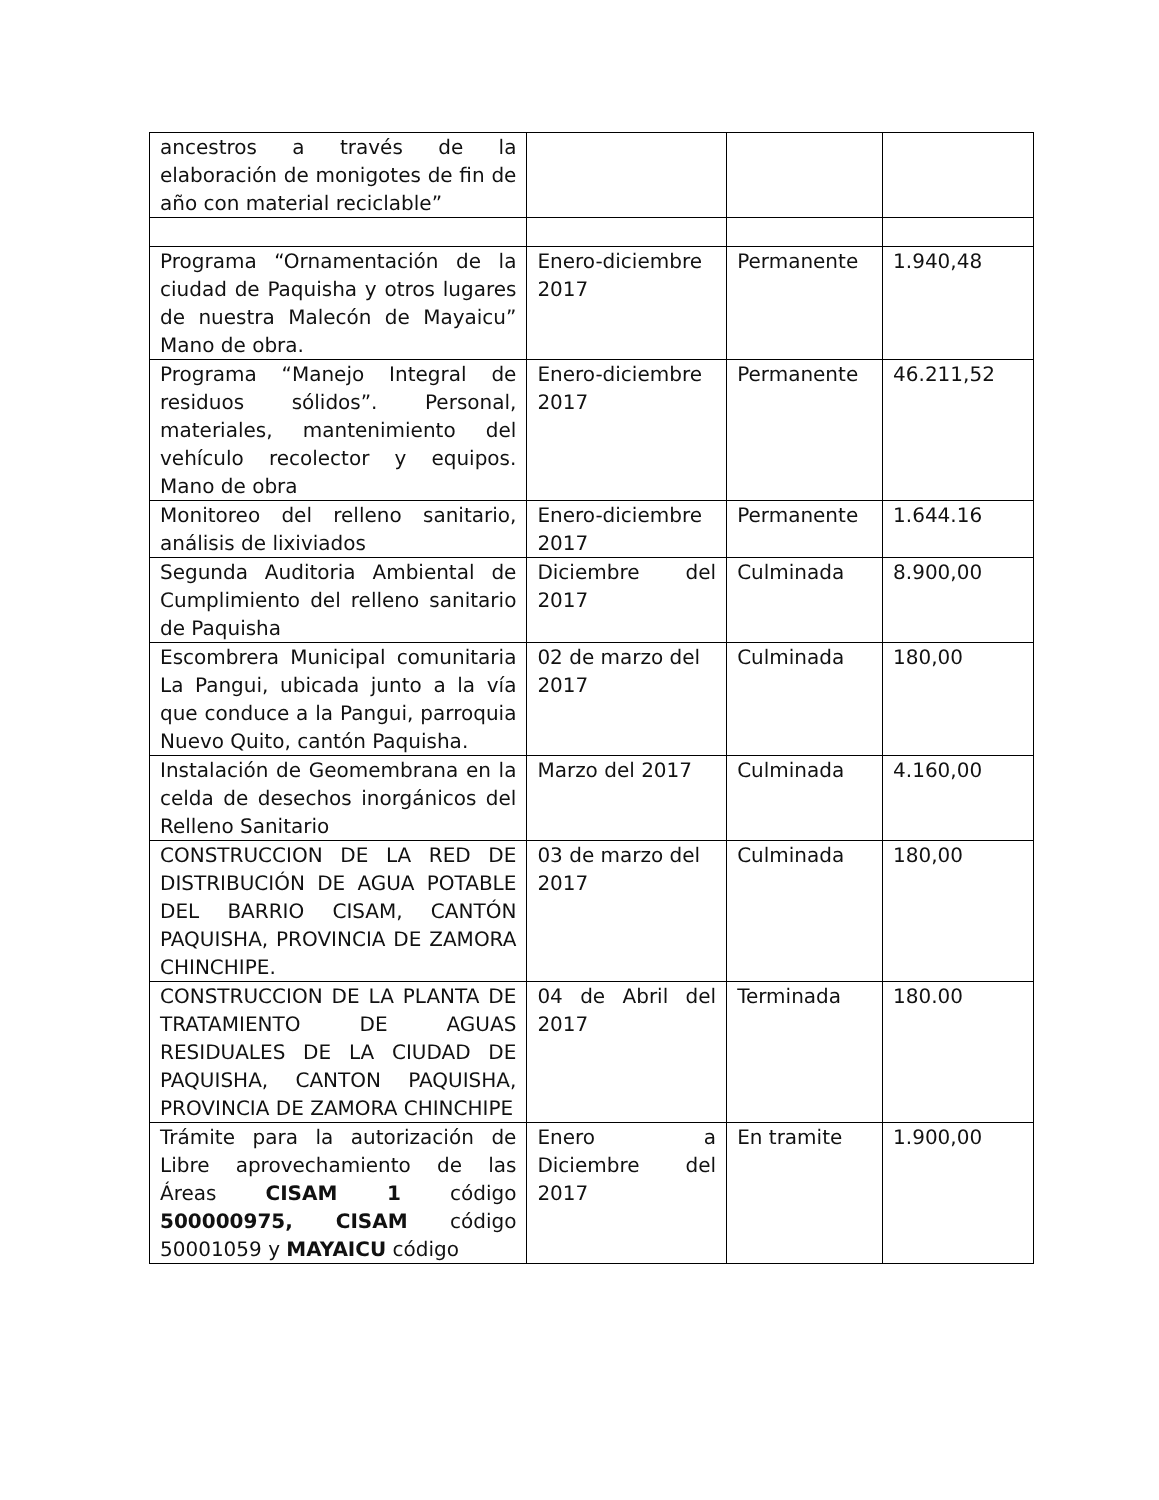| ancestros a través de la elaboración de monigotes de fin de año con material reciclable” | | | |
| Programa “Ornamentación de la ciudad de Paquisha y otros lugares de nuestra Malecón de Mayaicu” Mano de obra. | Enero-diciembre 2017 | Permanente | 1.940,48 |
| Programa “Manejo Integral de residuos sólidos”. Personal, materiales, mantenimiento del vehículo recolector y equipos. Mano de obra | Enero-diciembre 2017 | Permanente | 46.211,52 |
| Monitoreo del relleno sanitario, análisis de lixiviados | Enero-diciembre 2017 | Permanente | 1.644.16 |
| Segunda Auditoria Ambiental de Cumplimiento del relleno sanitario de Paquisha | Diciembre del 2017 | Culminada | 8.900,00 |
| Escombrera Municipal comunitaria La Pangui, ubicada junto a la vía que conduce a la Pangui, parroquia Nuevo Quito, cantón Paquisha. | 02 de marzo del 2017 | Culminada | 180,00 |
| Instalación de Geomembrana en la celda de desechos inorgánicos del Relleno Sanitario | Marzo del 2017 | Culminada | 4.160,00 |
| CONSTRUCCION DE LA RED DE DISTRIBUCIÓN DE AGUA POTABLE DEL BARRIO CISAM, CANTÓN PAQUISHA, PROVINCIA DE ZAMORA CHINCHIPE. | 03 de marzo del 2017 | Culminada | 180,00 |
| CONSTRUCCION DE LA PLANTA DE TRATAMIENTO DE AGUAS RESIDUALES DE LA CIUDAD DE PAQUISHA, CANTON PAQUISHA, PROVINCIA DE ZAMORA CHINCHIPE | 04 de Abril del 2017 | Terminada | 180.00 |
| Trámite para la autorización de Libre aprovechamiento de las Áreas CISAM 1 código 500000975, CISAM código 50001059 y MAYAICU código | Enero a Diciembre del 2017 | En tramite | 1.900,00 |